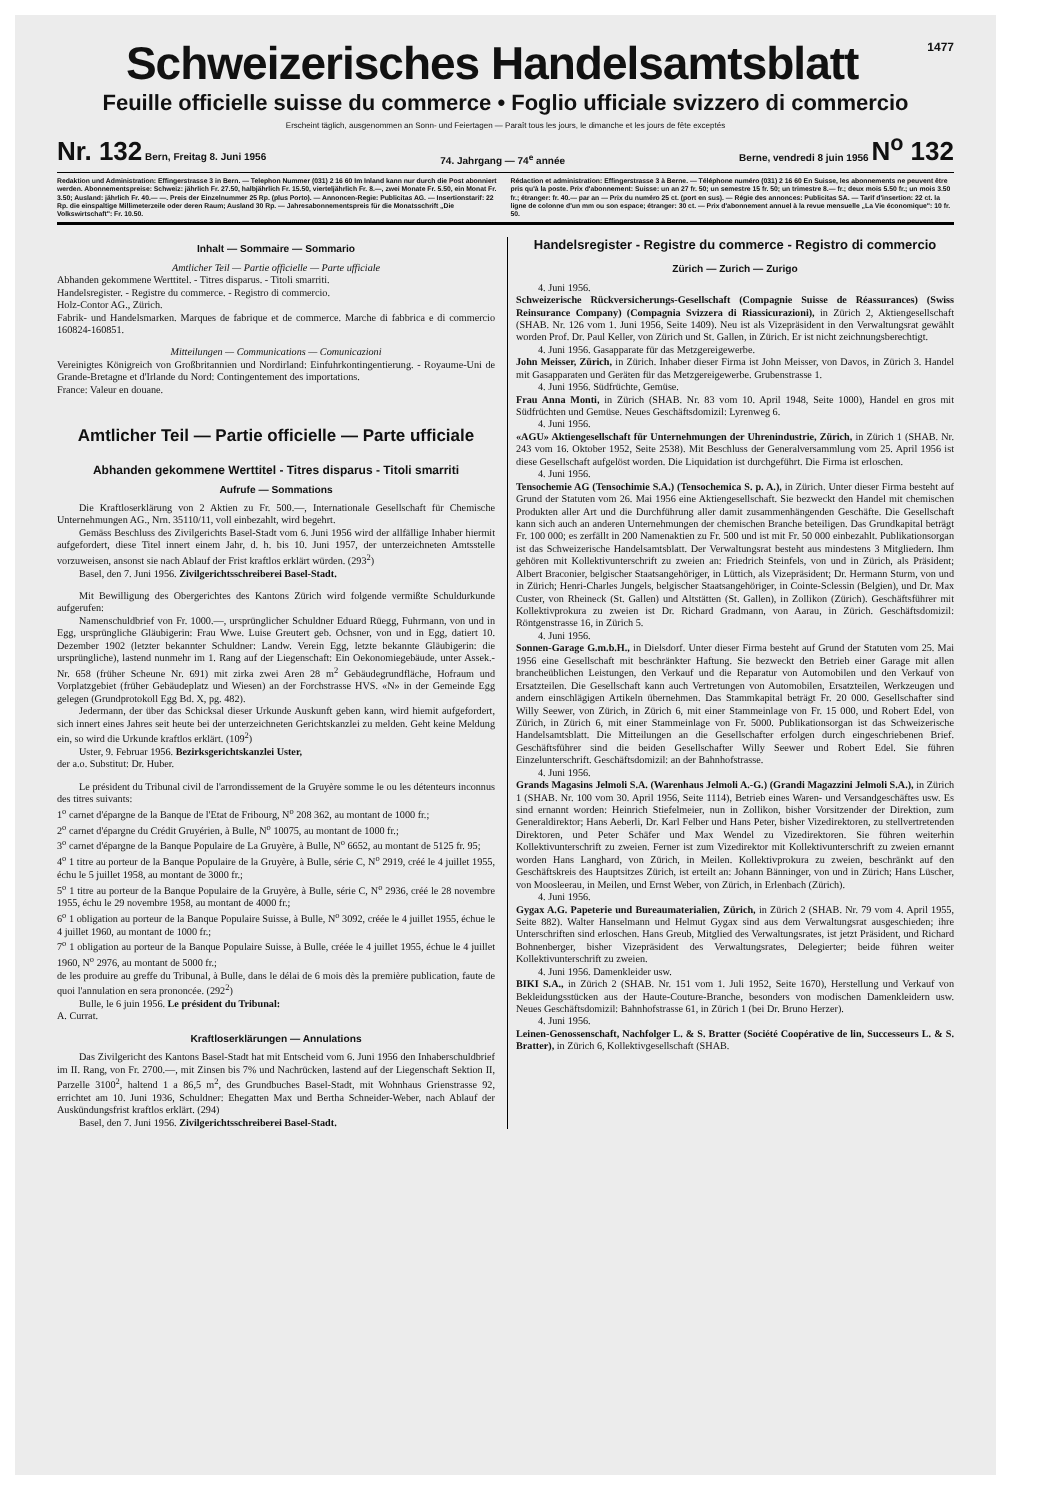1477
Schweizerisches Handelsamtsblatt
Feuille officielle suisse du commerce • Foglio ufficiale svizzero di commercio
Erscheint täglich, ausgenommen an Sonn- und Feiertagen — Paraît tous les jours, le dimanche et les jours de fête exceptés
Nr. 132 Bern, Freitag 8. Juni 1956 74. Jahrgang — 74<sup>e</sup> année Berne, vendredi 8 juin 1956 N<sup>o</sup> 132
Redaktion und Administration: Effingerstrasse 3 in Bern. — Telephon Nummer (031) 2 16 60 Im Inland kann nur durch die Post abonniert werden. Abonnementspreise: Schweiz: jährlich Fr. 27.50, halbjährlich Fr. 15.50, vierteljährlich Fr. 8.—, zwei Monate Fr. 5.50, ein Monat Fr. 3.50; Ausland: jährlich Fr. 40.— —. Preis der Einzelnummer 25 Rp. (plus Porto). — Annoncen-Regie: Publicitas AG. — Insertionstarif: 22 Rp. die einspaltige Millimeterzeile oder deren Raum; Ausland 30 Rp. — Jahresabonnementspreis für die Monatsschrift „Die Volkswirtschaft": Fr. 10.50.
Rédaction et administration: Effingerstrasse 3 à Berne. — Téléphone numéro (031) 2 16 60 En Suisse, les abonnements ne peuvent être pris qu'à la poste. Prix d'abonnement: Suisse: un an 27 fr. 50; un semestre 15 fr. 50; un trimestre 8.— fr.; deux mois 5.50 fr.; un mois 3.50 fr.; étranger: fr. 40.— par an — Prix du numéro 25 ct. (port en sus). — Régie des annonces: Publicitas SA. — Tarif d'insertion: 22 ct. la ligne de colonne d'un mm ou son espace; étranger: 30 ct. — Prix d'abonnement annuel à la revue mensuelle „La Vie économique": 10 fr. 50.
Inhalt — Sommaire — Sommario
Amtlicher Teil — Partie officielle — Parte ufficiale
Abhanden gekommene Werttitel. - Titres disparus. - Titoli smarriti.
Handelsregister. - Registre du commerce. - Registro di commercio.
Holz-Contor AG., Zürich.
Fabrik- und Handelsmarken. Marques de fabrique et de commerce. Marche di fabbrica e di commercio 160824-160851.
Mitteilungen — Communications — Comunicazioni
Vereinigtes Königreich von Großbritannien und Nordirland: Einfuhrkontingentierung. - Royaume-Uni de Grande-Bretagne et d'Irlande du Nord: Contingentement des importations.
France: Valeur en douane.
Amtlicher Teil — Partie officielle — Parte ufficiale
Abhanden gekommene Werttitel - Titres disparus - Titoli smarriti
Aufrufe — Sommations
Die Kraftloserklärung von 2 Aktien zu Fr. 500.—, Internationale Gesellschaft für Chemische Unternehmungen AG., Nrn. 35110/11, voll einbezahlt, wird begehrt.
Gemäss Beschluss des Zivilgerichts Basel-Stadt vom 6. Juni 1956 wird der allfällige Inhaber hiermit aufgefordert, diese Titel innert einem Jahr, d. h. bis 10. Juni 1957, der unterzeichneten Amtsstelle vorzuweisen, ansonst sie nach Ablauf der Frist kraftlos erklärt würden. (293<sup>2</sup>)
Basel, den 7. Juni 1956. Zivilgerichtsschreiberei Basel-Stadt.
Mit Bewilligung des Obergerichtes des Kantons Zürich wird folgende vermißte Schuldurkunde aufgerufen:
Namenschuldbrief von Fr. 1000.—, ursprünglicher Schuldner Eduard Rüegg, Fuhrmann, von und in Egg, ursprüngliche Gläubigerin: Frau Wwe. Luise Greutert geb. Ochsner, von und in Egg, datiert 10. Dezember 1902 (letzter bekannter Schuldner: Landw. Verein Egg, letzte bekannte Gläubigerin: die ursprüngliche), lastend nunmehr im 1. Rang auf der Liegenschaft: Ein Oekonomiegebäude, unter Assek.-Nr. 658 (früher Scheune Nr. 691) mit zirka zwei Aren 28 m<sup>2</sup> Gebäudegrundfläche, Hofraum und Vorplatzgebiet (früher Gebäudeplatz und Wiesen) an der Forchstrasse HVS. «N» in der Gemeinde Egg gelegen (Grundprotokoll Egg Bd. X, pg. 482).
Jedermann, der über das Schicksal dieser Urkunde Auskunft geben kann, wird hiemit aufgefordert, sich innert eines Jahres seit heute bei der unterzeichneten Gerichtskanzlei zu melden. Geht keine Meldung ein, so wird die Urkunde kraftlos erklärt. (109<sup>2</sup>)
Uster, 9. Februar 1956. Bezirksgerichtskanzlei Uster,
der a.o. Substitut: Dr. Huber.
Le président du Tribunal civil de l'arrondissement de la Gruyère somme le ou les détenteurs inconnus des titres suivants:
1<sup>o</sup> carnet d'épargne de la Banque de l'Etat de Fribourg, N<sup>o</sup> 208 362, au montant de 1000 fr.;
2<sup>o</sup> carnet d'épargne du Crédit Gruyérien, à Bulle, N<sup>o</sup> 10075, au montant de 1000 fr.;
3<sup>o</sup> carnet d'épargne de la Banque Populaire de La Gruyère, à Bulle, N<sup>o</sup> 6652, au montant de 5125 fr. 95;
4<sup>o</sup> 1 titre au porteur de la Banque Populaire de la Gruyère, à Bulle, série C, N<sup>o</sup> 2919, créé le 4 juillet 1955, échu le 5 juillet 1958, au montant de 3000 fr.;
5<sup>o</sup> 1 titre au porteur de la Banque Populaire de la Gruyère, à Bulle, série C, N<sup>o</sup> 2936, créé le 28 novembre 1955, échu le 29 novembre 1958, au montant de 4000 fr.;
6<sup>o</sup> 1 obligation au porteur de la Banque Populaire Suisse, à Bulle, N<sup>o</sup> 3092, créée le 4 juillet 1955, échue le 4 juillet 1960, au montant de 1000 fr.;
7<sup>o</sup> 1 obligation au porteur de la Banque Populaire Suisse, à Bulle, créée le 4 juillet 1955, échue le 4 juillet 1960, N<sup>o</sup> 2976, au montant de 5000 fr.;
de les produire au greffe du Tribunal, à Bulle, dans le délai de 6 mois dès la première publication, faute de quoi l'annulation en sera prononcée. (292<sup>2</sup>)
Bulle, le 6 juin 1956. Le président du Tribunal:
A. Currat.
Kraftloserklärungen — Annulations
Das Zivilgericht des Kantons Basel-Stadt hat mit Entscheid vom 6. Juni 1956 den Inhaberschuldbrief im II. Rang, von Fr. 2700.—, mit Zinsen bis 7% und Nachrücken, lastend auf der Liegenschaft Sektion II, Parzelle 3100<sup>2</sup>, haltend 1 a 86,5 m<sup>2</sup>, des Grundbuches Basel-Stadt, mit Wohnhaus Grienstrasse 92, errichtet am 10. Juni 1936, Schuldner: Ehegatten Max und Bertha Schneider-Weber, nach Ablauf der Auskündungsfrist kraftlos erklärt. (294)
Basel, den 7. Juni 1956. Zivilgerichtsschreiberei Basel-Stadt.
Handelsregister - Registre du commerce - Registro di commercio
Zürich — Zurich — Zurigo
4. Juni 1956.
Schweizerische Rückversicherungs-Gesellschaft (Compagnie Suisse de Réassurances) (Swiss Reinsurance Company) (Compagnia Svizzera di Riassicurazioni), in Zürich 2, Aktiengesellschaft (SHAB. Nr. 126 vom 1. Juni 1956, Seite 1409). Neu ist als Vizepräsident in den Verwaltungsrat gewählt worden Prof. Dr. Paul Keller, von Zürich und St. Gallen, in Zürich. Er ist nicht zeichnungsberechtigt.
4. Juni 1956. Gasapparate für das Metzgereigewerbe.
John Meisser, Zürich, in Zürich. Inhaber dieser Firma ist John Meisser, von Davos, in Zürich 3. Handel mit Gasapparaten und Geräten für das Metzgereigewerbe. Grubenstrasse 1.
4. Juni 1956. Südfrüchte, Gemüse.
Frau Anna Monti, in Zürich (SHAB. Nr. 83 vom 10. April 1948, Seite 1000), Handel en gros mit Südfrüchten und Gemüse. Neues Geschäftsdomizil: Lyrenweg 6.
4. Juni 1956.
«AGU» Aktiengesellschaft für Unternehmungen der Uhrenindustrie, Zürich, in Zürich 1 (SHAB. Nr. 243 vom 16. Oktober 1952, Seite 2538). Mit Beschluss der Generalversammlung vom 25. April 1956 ist diese Gesellschaft aufgelöst worden. Die Liquidation ist durchgeführt. Die Firma ist erloschen.
4. Juni 1956.
Tensochemie AG (Tensochimie S.A.) (Tensochemica S. p. A.), in Zürich. Unter dieser Firma besteht auf Grund der Statuten vom 26. Mai 1956 eine Aktiengesellschaft. Sie bezweckt den Handel mit chemischen Produkten aller Art und die Durchführung aller damit zusammenhängenden Geschäfte. Die Gesellschaft kann sich auch an anderen Unternehmungen der chemischen Branche beteiligen. Das Grundkapital beträgt Fr. 100 000; es zerfällt in 200 Namenaktien zu Fr. 500 und ist mit Fr. 50 000 einbezahlt. Publikationsorgan ist das Schweizerische Handelsamtsblatt. Der Verwaltungsrat besteht aus mindestens 3 Mitgliedern. Ihm gehören mit Kollektivunterschrift zu zweien an: Friedrich Steinfels, von und in Zürich, als Präsident; Albert Braconier, belgischer Staatsangehöriger, in Lüttich, als Vizepräsident; Dr. Hermann Sturm, von und in Zürich; Henri-Charles Jungels, belgischer Staatsangehöriger, in Cointe-Sclessin (Belgien), und Dr. Max Custer, von Rheineck (St. Gallen) und Altstätten (St. Gallen), in Zollikon (Zürich). Geschäftsführer mit Kollektivprokura zu zweien ist Dr. Richard Gradmann, von Aarau, in Zürich. Geschäftsdomizil: Röntgenstrasse 16, in Zürich 5.
4. Juni 1956.
Sonnen-Garage G.m.b.H., in Dielsdorf. Unter dieser Firma besteht auf Grund der Statuten vom 25. Mai 1956 eine Gesellschaft mit beschränkter Haftung. Sie bezweckt den Betrieb einer Garage mit allen brancheüblichen Leistungen, den Verkauf und die Reparatur von Automobilen und den Verkauf von Ersatzteilen. Die Gesellschaft kann auch Vertretungen von Automobilen, Ersatzteilen, Werkzeugen und andern einschlägigen Artikeln übernehmen. Das Stammkapital beträgt Fr. 20 000. Gesellschafter sind Willy Seewer, von Zürich, in Zürich 6, mit einer Stammeinlage von Fr. 15 000, und Robert Edel, von Zürich, in Zürich 6, mit einer Stammeinlage von Fr. 5000. Publikationsorgan ist das Schweizerische Handelsamtsblatt. Die Mitteilungen an die Gesellschafter erfolgen durch eingeschriebenen Brief. Geschäftsführer sind die beiden Gesellschafter Willy Seewer und Robert Edel. Sie führen Einzelunterschrift. Geschäftsdomizil: an der Bahnhofstrasse.
4. Juni 1956.
Grands Magasins Jelmoli S.A. (Warenhaus Jelmoli A.-G.) (Grandi Magazzini Jelmoli S.A.), in Zürich 1 (SHAB. Nr. 100 vom 30. April 1956, Seite 1114), Betrieb eines Waren- und Versandgeschäftes usw. Es sind ernannt worden: Heinrich Stiefelmeier, nun in Zollikon, bisher Vorsitzender der Direktion, zum Generaldirektor; Hans Aeberli, Dr. Karl Felber und Hans Peter, bisher Vizedirektoren, zu stellvertretenden Direktoren, und Peter Schäfer und Max Wendel zu Vizedirektoren. Sie führen weiterhin Kollektivunterschrift zu zweien. Ferner ist zum Vizedirektor mit Kollektivunterschrift zu zweien ernannt worden Hans Langhard, von Zürich, in Meilen. Kollektivprokura zu zweien, beschränkt auf den Geschäftskreis des Hauptsitzes Zürich, ist erteilt an: Johann Bänninger, von und in Zürich; Hans Lüscher, von Moosleerau, in Meilen, und Ernst Weber, von Zürich, in Erlenbach (Zürich).
4. Juni 1956.
Gygax A.G. Papeterie und Bureaumaterialien, Zürich, in Zürich 2 (SHAB. Nr. 79 vom 4. April 1955, Seite 882). Walter Hanselmann und Helmut Gygax sind aus dem Verwaltungsrat ausgeschieden; ihre Unterschriften sind erloschen. Hans Greub, Mitglied des Verwaltungsrates, ist jetzt Präsident, und Richard Bohnenberger, bisher Vizepräsident des Verwaltungsrates, Delegierter; beide führen weiter Kollektivunterschrift zu zweien.
4. Juni 1956. Damenkleider usw.
BIKI S.A., in Zürich 2 (SHAB. Nr. 151 vom 1. Juli 1952, Seite 1670), Herstellung und Verkauf von Bekleidungsstücken aus der Haute-Couture-Branche, besonders von modischen Damenkleidern usw. Neues Geschäftsdomizil: Bahnhofstrasse 61, in Zürich 1 (bei Dr. Bruno Herzer).
4. Juni 1956.
Leinen-Genossenschaft, Nachfolger L. & S. Bratter (Société Coopérative de lin, Successeurs L. & S. Bratter), in Zürich 6, Kollektivgesellschaft (SHAB.